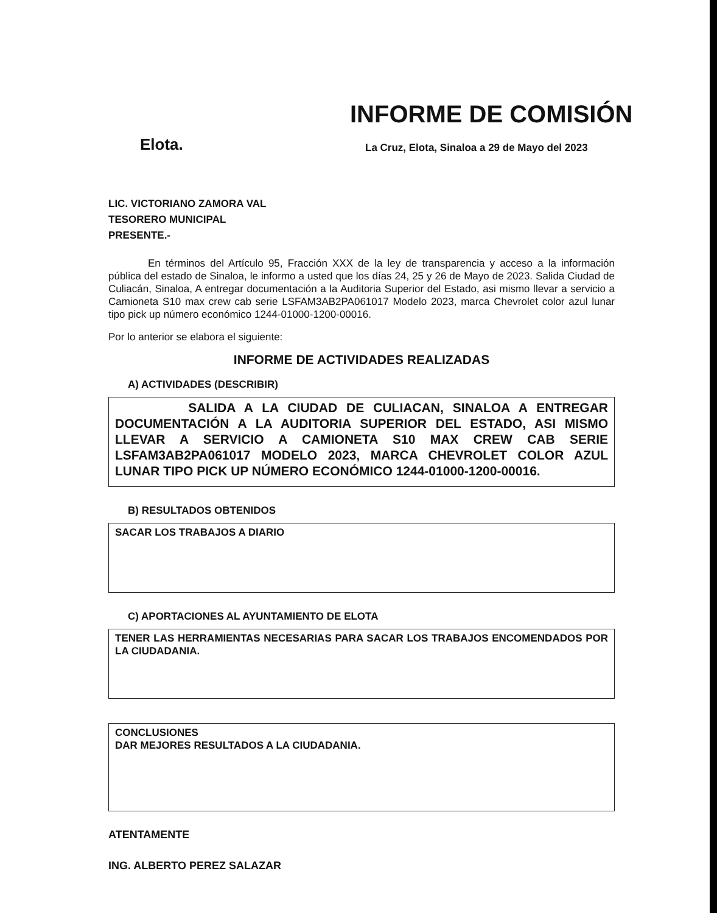INFORME DE COMISIÓN
Elota.
La Cruz, Elota, Sinaloa a 29 de Mayo del 2023
LIC. VICTORIANO ZAMORA VAL
TESORERO MUNICIPAL
PRESENTE.-
En términos del Artículo 95, Fracción XXX de la ley de transparencia y acceso a la información pública del estado de Sinaloa, le informo a usted que los días 24, 25 y 26 de Mayo de 2023. Salida Ciudad de Culiacán, Sinaloa, A entregar documentación a la Auditoria Superior del Estado, asi mismo llevar a servicio a Camioneta S10 max crew cab serie LSFAM3AB2PA061017 Modelo 2023, marca Chevrolet color azul lunar tipo pick up número económico 1244-01000-1200-00016.
Por lo anterior se elabora el siguiente:
INFORME DE ACTIVIDADES REALIZADAS
A) ACTIVIDADES (DESCRIBIR)
SALIDA A LA CIUDAD DE CULIACAN, SINALOA A ENTREGAR DOCUMENTACIÓN A LA AUDITORIA SUPERIOR DEL ESTADO, ASI MISMO LLEVAR A SERVICIO A CAMIONETA S10 MAX CREW CAB SERIE LSFAM3AB2PA061017 MODELO 2023, MARCA CHEVROLET COLOR AZUL LUNAR TIPO PICK UP NÚMERO ECONÓMICO 1244-01000-1200-00016.
B) RESULTADOS OBTENIDOS
SACAR LOS TRABAJOS A DIARIO
C) APORTACIONES AL AYUNTAMIENTO DE ELOTA
TENER LAS HERRAMIENTAS NECESARIAS PARA SACAR LOS TRABAJOS ENCOMENDADOS POR LA CIUDADANIA.
CONCLUSIONES
DAR MEJORES RESULTADOS A LA CIUDADANIA.
ATENTAMENTE
ING. ALBERTO PEREZ SALAZAR